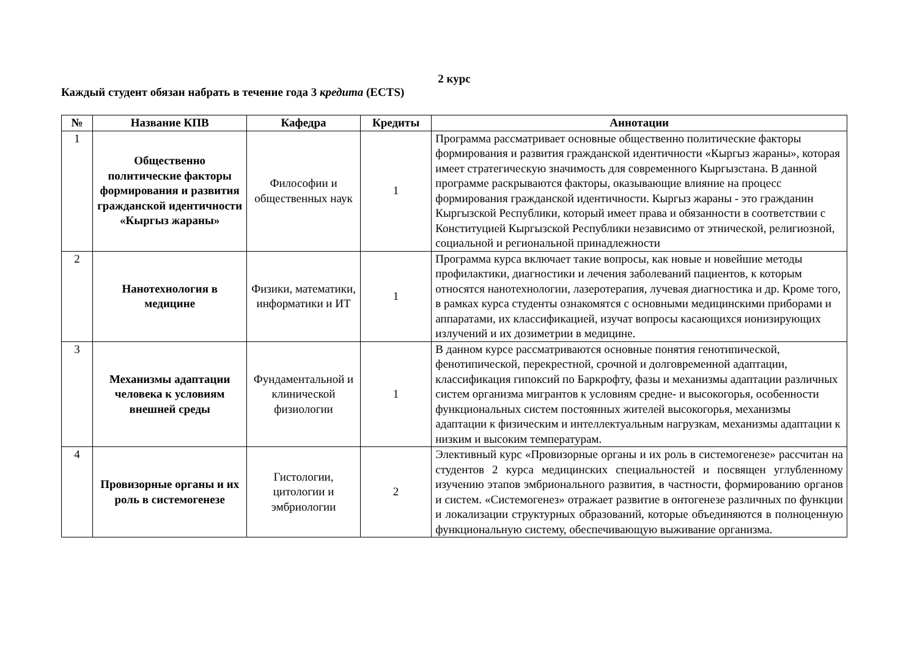2 курс
Каждый студент обязан набрать в течение года 3 кредита (ECTS)
| № | Название КПВ | Кафедра | Кредиты | Аннотации |
| --- | --- | --- | --- | --- |
| 1 | Общественно политические факторы формирования и развития гражданской идентичности «Кыргыз жараны» | Философии и общественных наук | 1 | Программа рассматривает основные общественно политические факторы формирования и развития гражданской идентичности «Кыргыз жараны», которая имеет стратегическую значимость для современного Кыргызстана. В данной программе раскрываются факторы, оказывающие влияние на процесс формирования гражданской идентичности. Кыргыз жараны - это гражданин Кыргызской Республики, который имеет права и обязанности в соответствии с Конституцией Кыргызской Республики независимо от этнической, религиозной, социальной и региональной принадлежности |
| 2 | Нанотехнология в медицине | Физики, математики, информатики и ИТ | 1 | Программа курса включает такие вопросы, как новые и новейшие методы профилактики, диагностики и лечения заболеваний пациентов, к которым относятся нанотехнологии, лазеротерапия, лучевая диагностика и др. Кроме того, в рамках курса студенты ознакомятся с основными медицинскими приборами и аппаратами, их классификацией, изучат вопросы касающихся ионизирующих излучений и их дозиметрии в медицине. |
| 3 | Механизмы адаптации человека к условиям внешней среды | Фундаментальной и клинической физиологии | 1 | В данном курсе рассматриваются основные понятия генотипической, фенотипической, перекрестной, срочной и долговременной адаптации, классификация гипоксий по Баркрофту, фазы и механизмы адаптации различных систем организма мигрантов к условиям средне- и высокогорья, особенности функциональных систем постоянных жителей высокогорья, механизмы адаптации к физическим и интеллектуальным нагрузкам, механизмы адаптации к низким и высоким температурам. |
| 4 | Провизорные органы и их роль в системогенезе | Гистологии, цитологии и эмбриологии | 2 | Элективный курс «Провизорные органы и их роль в системогенезе» рассчитан на студентов 2 курса медицинских специальностей и посвящен углубленному изучению этапов эмбрионального развития, в частности, формированию органов и систем. «Системогенез» отражает развитие в онтогенезе различных по функции и локализации структурных образований, которые объединяются в полноценную функциональную систему, обеспечивающую выживание организма. |